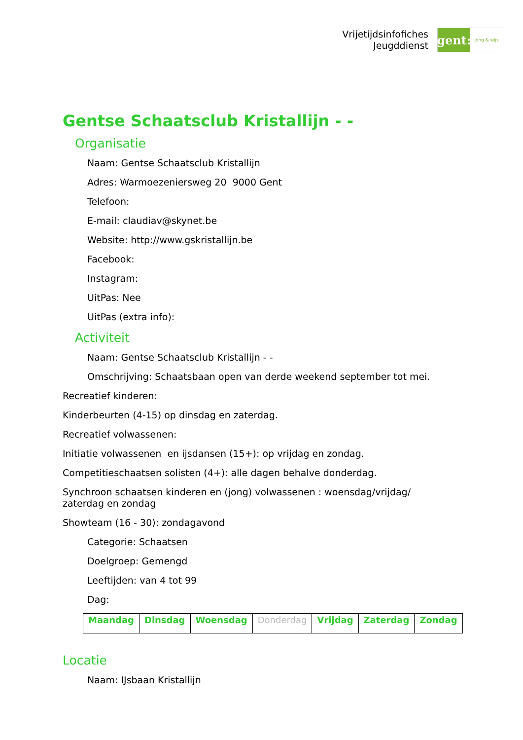Vrijetijdsinfofiches
Jeugddienst
gent:
jong & wijs
Gentse Schaatsclub Kristallijn - -
Organisatie
Naam: Gentse Schaatsclub Kristallijn
Adres: Warmoezeniersweg 20 9000 Gent
Telefoon:
E-mail: claudiav@skynet.be
Website: http://www.gskristallijn.be
Facebook:
Instagram:
UitPas: Nee
UitPas (extra info):
Activiteit
Naam: Gentse Schaatsclub Kristallijn - -
Omschrijving: Schaatsbaan open van derde weekend september tot mei.
Recreatief kinderen:
Kinderbeurten (4-15) op dinsdag en zaterdag.
Recreatief volwassenen:
Initiatie volwassenen en ijsdansen (15+): op vrijdag en zondag.
Competitieschaatsen solisten (4+): alle dagen behalve donderdag.
Synchroon schaatsen kinderen en (jong) volwassenen : woensdag/vrijdag/
zaterdag en zondag
Showteam (16 - 30): zondagavond
Categorie: Schaatsen
Doelgroep: Gemengd
Leeftijden: van 4 tot 99
Dag:
| Maandag | Dinsdag | Woensdag | Donderdag | Vrijdag | Zaterdag | Zondag |
Locatie
Naam: IJsbaan Kristallijn